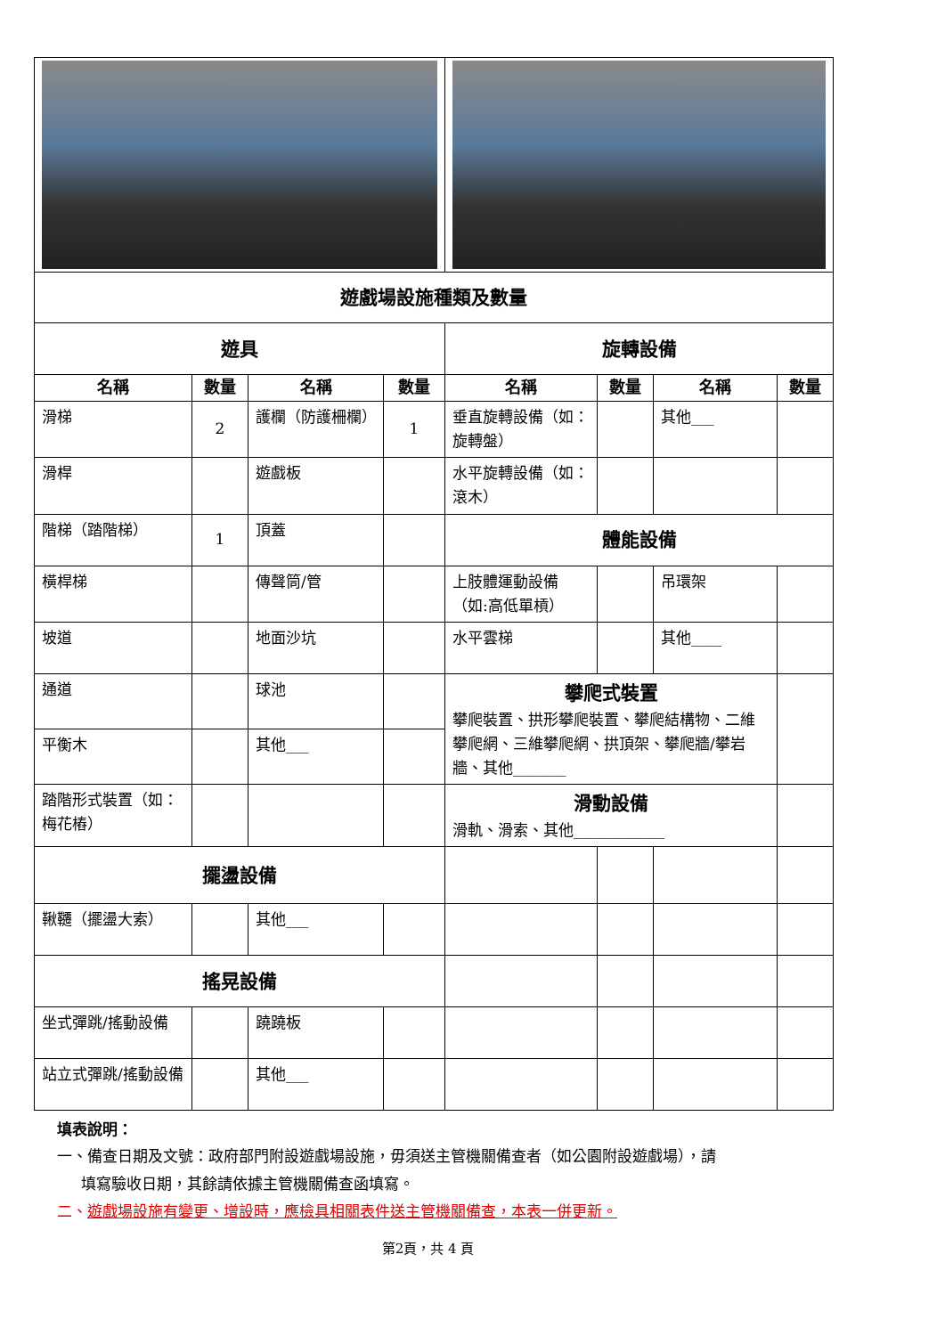| 遊戲場設施種類及數量 | | | | | | | |
| 遊具 | | | | 旋轉設備 | | | |
| 名稱 | 數量 | 名稱 | 數量 | 名稱 | 數量 | 名稱 | 數量 |
| 滑梯 | 2 | 護欄（防護柵欄） | 1 | 垂直旋轉設備（如：旋轉盤） | | 其他___ | |
| 滑桿 | | 遊戲板 | | 水平旋轉設備（如：滾木） | | | |
| 階梯（踏階梯） | 1 | 頂蓋 | | 體能設備 | | | |
| 橫桿梯 | | 傳聲筒/管 | | 上肢體運動設備（如:高低單槓） | | 吊環架 | |
| 坡道 | | 地面沙坑 | | 水平雲梯 | | 其他____ | |
| 通道 | | 球池 | | 攀爬式裝置 攀爬裝置、拱形攀爬裝置、攀爬結構物、二維攀爬網、三維攀爬網、拱頂架、攀爬牆/攀岩牆、其他_______ | | | |
| 平衡木 | | 其他___ | | | | | |
| 踏階形式裝置（如：梅花樁） | | | | 滑動設備 滑軌、滑索、其他____________ | | | |
| 擺盪設備 | | | | | | | |
| 鞦韆（擺盪大索） | | 其他___ | | | | | |
| 搖晃設備 | | | | | | | |
| 坐式彈跳/搖動設備 | | 蹺蹺板 | | | | | |
| 站立式彈跳/搖動設備 | | 其他___ | | | | | |
填表說明：
一、備查日期及文號：政府部門附設遊戲場設施，毋須送主管機關備查者（如公園附設遊戲場），請
填寫驗收日期，其餘請依據主管機關備查函填寫。
二、遊戲場設施有變更、增設時，應檢具相關表件送主管機關備查，本表一併更新。
第2頁，共 4 頁